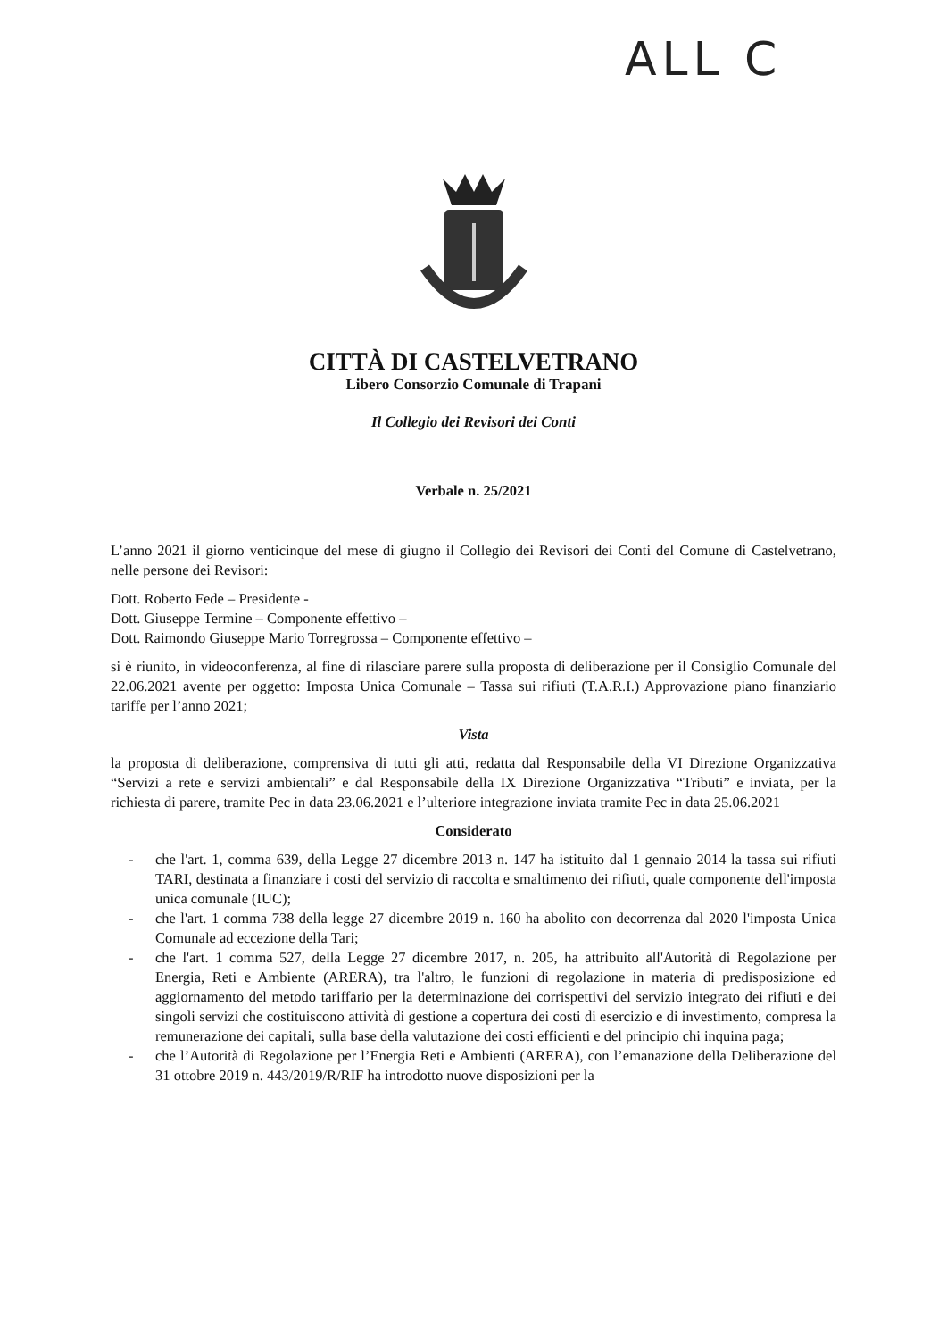ALL C
CITTÀ DI CASTELVETRANO
Libero Consorzio Comunale di Trapani
Il Collegio dei Revisori dei Conti
Verbale n. 25/2021
L’anno 2021 il giorno venticinque del mese di giugno il Collegio dei Revisori dei Conti del Comune di Castelvetrano, nelle persone dei Revisori:
Dott. Roberto Fede – Presidente -
Dott. Giuseppe Termine – Componente effettivo –
Dott. Raimondo Giuseppe Mario Torregrossa – Componente effettivo –
si è riunito, in videoconferenza, al fine di rilasciare parere sulla proposta di deliberazione per il Consiglio Comunale del 22.06.2021 avente per oggetto: Imposta Unica Comunale – Tassa sui rifiuti (T.A.R.I.) Approvazione piano finanziario tariffe per l’anno 2021;
Vista
la proposta di deliberazione, comprensiva di tutti gli atti, redatta dal Responsabile della VI Direzione Organizzativa “Servizi a rete e servizi ambientali” e dal Responsabile della IX Direzione Organizzativa “Tributi” e inviata, per la richiesta di parere, tramite Pec in data 23.06.2021 e l’ulteriore integrazione inviata tramite Pec in data 25.06.2021
Considerato
- che l'art. 1, comma 639, della Legge 27 dicembre 2013 n. 147 ha istituito dal 1 gennaio 2014 la tassa sui rifiuti TARI, destinata a finanziare i costi del servizio di raccolta e smaltimento dei rifiuti, quale componente dell'imposta unica comunale (IUC);
- che l'art. 1 comma 738 della legge 27 dicembre 2019 n. 160 ha abolito con decorrenza dal 2020 l'imposta Unica Comunale ad eccezione della Tari;
- che l'art. 1 comma 527, della Legge 27 dicembre 2017, n. 205, ha attribuito all'Autorità di Regolazione per Energia, Reti e Ambiente (ARERA), tra l'altro, le funzioni di regolazione in materia di predisposizione ed aggiornamento del metodo tariffario per la determinazione dei corrispettivi del servizio integrato dei rifiuti e dei singoli servizi che costituiscono attività di gestione a copertura dei costi di esercizio e di investimento, compresa la remunerazione dei capitali, sulla base della valutazione dei costi efficienti e del principio chi inquina paga;
- che l’Autorità di Regolazione per l’Energia Reti e Ambienti (ARERA), con l’emanazione della Deliberazione del 31 ottobre 2019 n. 443/2019/R/RIF ha introdotto nuove disposizioni per la